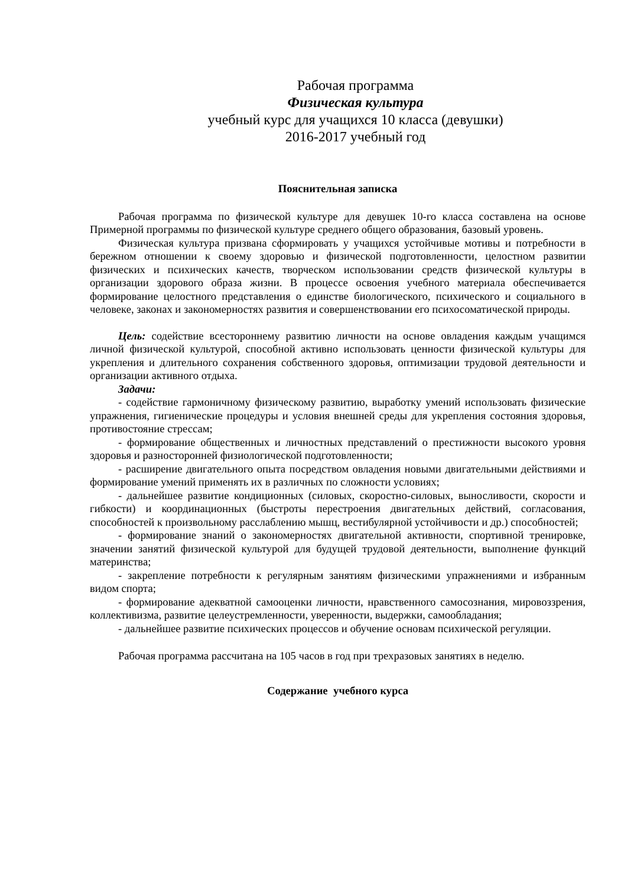Рабочая программа
Физическая культура
учебный курс для учащихся 10 класса (девушки)
2016-2017 учебный год
Пояснительная записка
Рабочая программа по физической культуре для девушек 10-го класса составлена на основе Примерной программы по физической культуре среднего общего образования, базовый уровень.
Физическая культура призвана сформировать у учащихся устойчивые мотивы и потребности в бережном отношении к своему здоровью и физической подготовленности, целостном развитии физических и психических качеств, творческом использовании средств физической культуры в организации здорового образа жизни. В процессе освоения учебного материала обеспечивается формирование целостного представления о единстве биологического, психического и социального в человеке, законах и закономерностях развития и совершенствовании его психосоматической природы.
Цель: содействие всестороннему развитию личности на основе овладения каждым учащимся личной физической культурой, способной активно использовать ценности физической культуры для укрепления и длительного сохранения собственного здоровья, оптимизации трудовой деятельности и организации активного отдыха.
Задачи:
- содействие гармоничному физическому развитию, выработку умений использовать физические упражнения, гигиенические процедуры и условия внешней среды для укрепления состояния здоровья, противостояние стрессам;
- формирование общественных и личностных представлений о престижности высокого уровня здоровья и разносторонней физиологической подготовленности;
- расширение двигательного опыта посредством овладения новыми двигательными действиями и формирование умений применять их в различных по сложности условиях;
- дальнейшее развитие кондиционных (силовых, скоростно-силовых, выносливости, скорости и гибкости) и координационных (быстроты перестроения двигательных действий, согласования, способностей к произвольному расслаблению мышц, вестибулярной устойчивости и др.) способностей;
- формирование знаний о закономерностях двигательной активности, спортивной тренировке, значении занятий физической культурой для будущей трудовой деятельности, выполнение функций материнства;
- закрепление потребности к регулярным занятиям физическими упражнениями и избранным видом спорта;
- формирование адекватной самооценки личности, нравственного самосознания, мировоззрения, коллективизма, развитие целеустремленности, уверенности, выдержки, самообладания;
- дальнейшее развитие психических процессов и обучение основам психической регуляции.
Рабочая программа рассчитана на 105 часов в год при трехразовых занятиях в неделю.
Содержание учебного курса